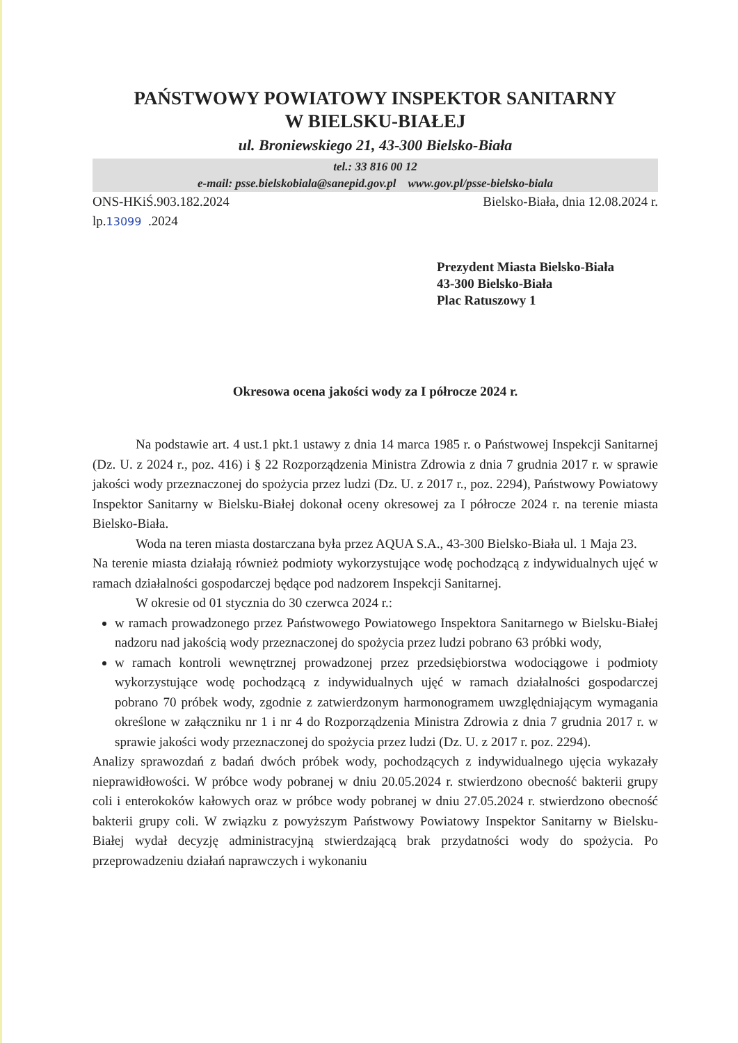PAŃSTWOWY POWIATOWY INSPEKTOR SANITARNY
W BIELSKU-BIAŁEJ
ul. Broniewskiego 21, 43-300 Bielsko-Biała
tel.: 33 816 00 12
e-mail: psse.bielskobiala@sanepid.gov.pl www.gov.pl/psse-bielsko-biala
ONS-HKiŚ.903.182.2024 Bielsko-Biała, dnia 12.08.2024 r.
lp.13099 .2024
Prezydent Miasta Bielsko-Biała
43-300 Bielsko-Biała
Plac Ratuszowy 1
Okresowa ocena jakości wody za I półrocze 2024 r.
Na podstawie art. 4 ust.1 pkt.1 ustawy z dnia 14 marca 1985 r. o Państwowej Inspekcji Sanitarnej (Dz. U. z 2024 r., poz. 416) i § 22 Rozporządzenia Ministra Zdrowia z dnia 7 grudnia 2017 r. w sprawie jakości wody przeznaczonej do spożycia przez ludzi (Dz. U. z 2017 r., poz. 2294), Państwowy Powiatowy Inspektor Sanitarny w Bielsku-Białej dokonał oceny okresowej za I półrocze 2024 r. na terenie miasta Bielsko-Biała.
Woda na teren miasta dostarczana była przez AQUA S.A., 43-300 Bielsko-Biała ul. 1 Maja 23.
Na terenie miasta działają również podmioty wykorzystujące wodę pochodzącą z indywidualnych ujęć w ramach działalności gospodarczej będące pod nadzorem Inspekcji Sanitarnej.
W okresie od 01 stycznia do 30 czerwca 2024 r.:
w ramach prowadzonego przez Państwowego Powiatowego Inspektora Sanitarnego w Bielsku-Białej nadzoru nad jakością wody przeznaczonej do spożycia przez ludzi pobrano 63 próbki wody,
w ramach kontroli wewnętrznej prowadzonej przez przedsiębiorstwa wodociągowe i podmioty wykorzystujące wodę pochodzącą z indywidualnych ujęć w ramach działalności gospodarczej pobrano 70 próbek wody, zgodnie z zatwierdzonym harmonogramem uwzględniającym wymagania określone w załączniku nr 1 i nr 4 do Rozporządzenia Ministra Zdrowia z dnia 7 grudnia 2017 r. w sprawie jakości wody przeznaczonej do spożycia przez ludzi (Dz. U. z 2017 r. poz. 2294).
Analizy sprawozdań z badań dwóch próbek wody, pochodzących z indywidualnego ujęcia wykazały nieprawidłowości. W próbce wody pobranej w dniu 20.05.2024 r. stwierdzono obecność bakterii grupy coli i enterokoków kałowych oraz w próbce wody pobranej w dniu 27.05.2024 r. stwierdzono obecność bakterii grupy coli. W związku z powyższym Państwowy Powiatowy Inspektor Sanitarny w Bielsku-Białej wydał decyzję administracyjną stwierdzającą brak przydatności wody do spożycia. Po przeprowadzeniu działań naprawczych i wykonaniu